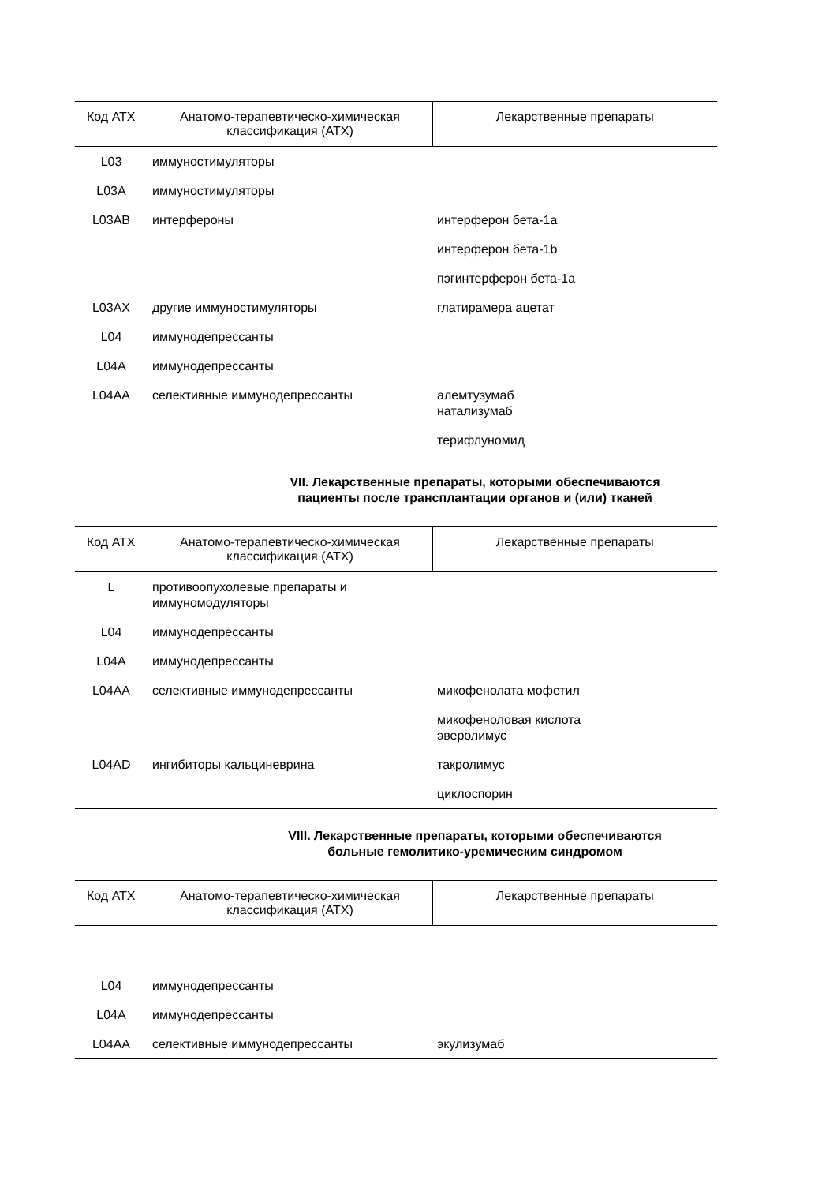| Код АТХ | Анатомо-терапевтическо-химическая классификация (АТХ) | Лекарственные препараты |
| --- | --- | --- |
| L03 | иммуностимуляторы | |
| L03A | иммуностимуляторы | |
| L03AB | интерфероны | интерферон бета-1a |
| | | интерферон бета-1b |
| | | пэгинтерферон бета-1a |
| L03AX | другие иммуностимуляторы | глатирамера ацетат |
| L04 | иммунодепрессанты | |
| L04A | иммунодепрессанты | |
| L04AA | селективные иммунодепрессанты | алемтузумаб натализумаб |
| | | терифлуномид |
VII. Лекарственные препараты, которыми обеспечиваются
пациенты после трансплантации органов и (или) тканей
| Код АТХ | Анатомо-терапевтическо-химическая классификация (АТХ) | Лекарственные препараты |
| --- | --- | --- |
| L | противоопухолевые препараты и иммуномодуляторы | |
| L04 | иммунодепрессанты | |
| L04A | иммунодепрессанты | |
| L04AA | селективные иммунодепрессанты | микофенолата мофетил |
| | | микофеноловая кислота эверолимус |
| L04AD | ингибиторы кальциневрина | такролимус |
| | | циклоспорин |
VIII. Лекарственные препараты, которыми обеспечиваются
больные гемолитико-уремическим синдромом
| Код АТХ | Анатомо-терапевтическо-химическая классификация (АТХ) | Лекарственные препараты |
| --- | --- | --- |
| L04 | иммунодепрессанты | |
| L04A | иммунодепрессанты | |
| L04AA | селективные иммунодепрессанты | экулизумаб |